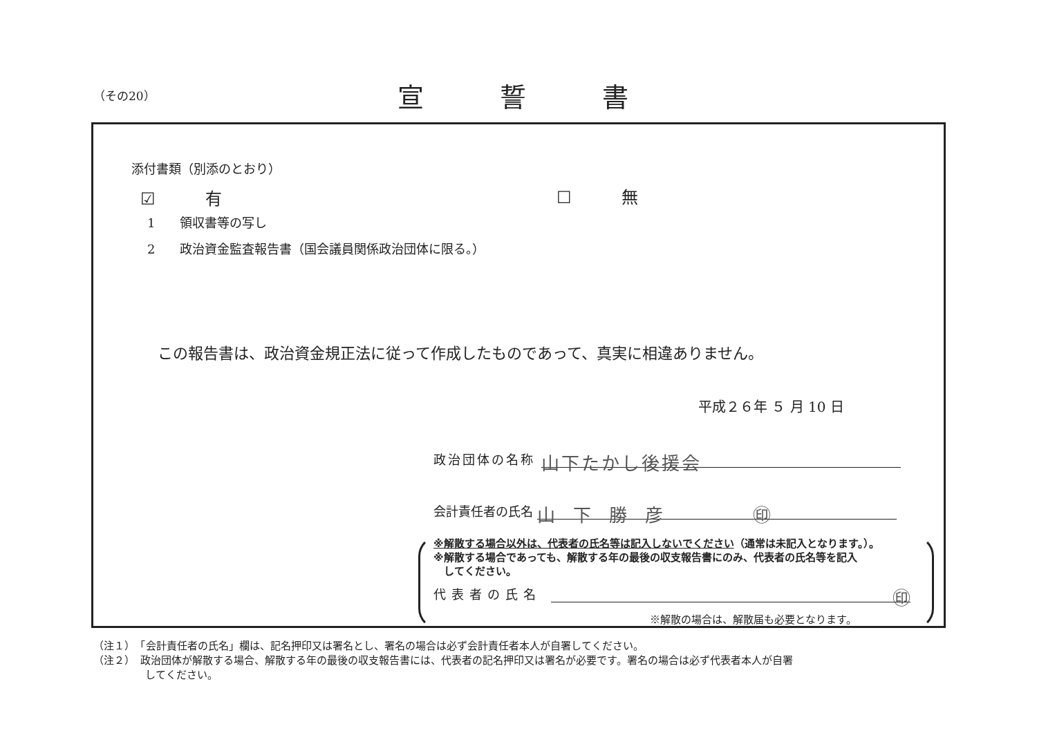（その20） 宣誓書
添付書類（別添のとおり）
☑　　　有 ☐　　　無
1　　領収書等の写し
2　　政治資金監査報告書（国会議員関係政治団体に限る。）
この報告書は、政治資金規正法に従って作成したものであって、真実に相違ありません。
平成２６年 ５ 月 10 日
政治団体の名称 山下たかし後援会
会計責任者の氏名 山　下　勝　彦　　　　　㊞
※解散する場合以外は、代表者の氏名等は記入しないでください（通常は未記入となります。）。
※解散する場合であっても、解散する年の最後の収支報告書にのみ、代表者の氏名等を記入
　してください。
代表者の氏名 ㊞
※解散の場合は、解散届も必要となります。
（注１）　「会計責任者の氏名」欄は、記名押印又は署名とし、署名の場合は必ず会計責任者本人が自署してください。
（注２）　政治団体が解散する場合、解散する年の最後の収支報告書には、代表者の記名押印又は署名が必要です。署名の場合は必ず代表者本人が自署
　　　　　してください。